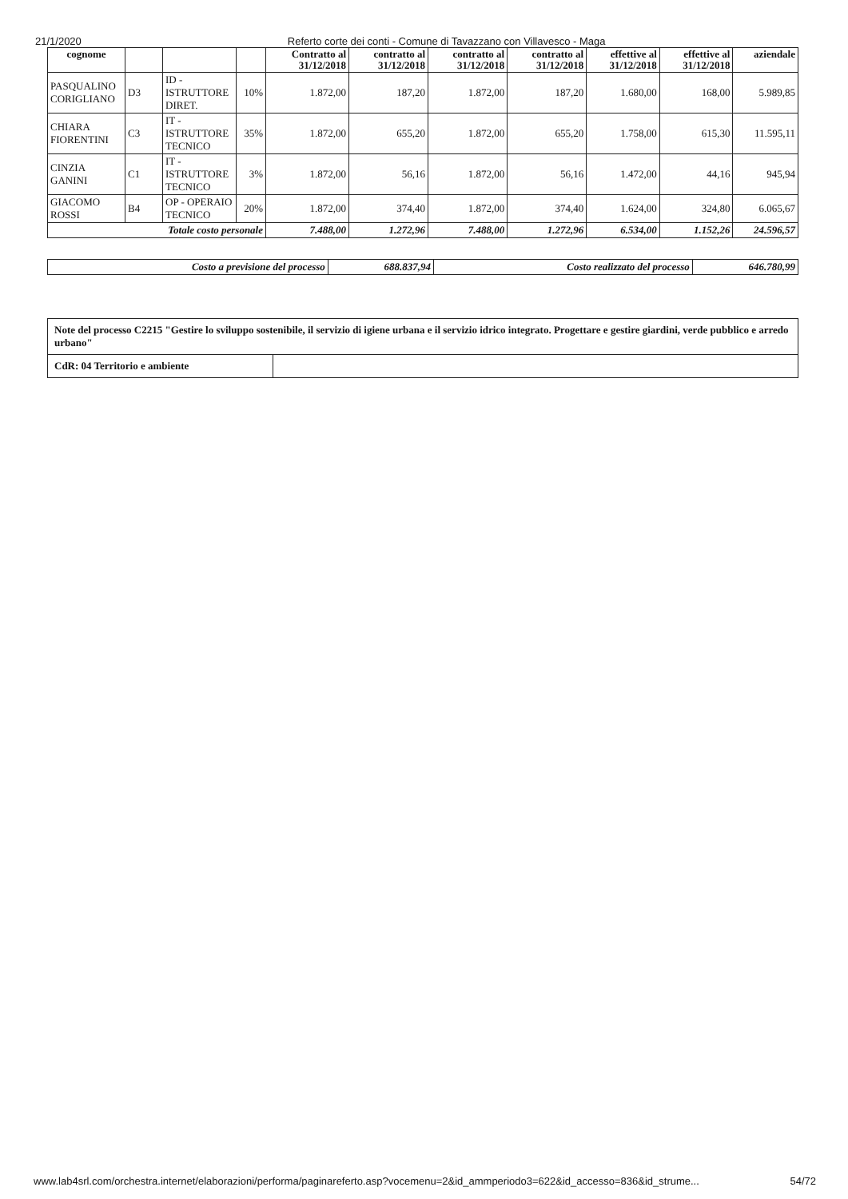21/1/2020 Referto corte dei conti - Comune di Tavazzano con Villavesco - Maga
| cognome | | | | Contratto al 31/12/2018 | contratto al 31/12/2018 | contratto al 31/12/2018 | contratto al 31/12/2018 | effettive al 31/12/2018 | effettive al 31/12/2018 | aziendale |
| --- | --- | --- | --- | --- | --- | --- | --- | --- | --- | --- |
| PASQUALINO CORIGLIANO | D3 | ID - ISTRUTTORE DIRET. | 10% | 1.872,00 | 187,20 | 1.872,00 | 187,20 | 1.680,00 | 168,00 | 5.989,85 |
| CHIARA FIORENTINI | C3 | IT - ISTRUTTORE TECNICO | 35% | 1.872,00 | 655,20 | 1.872,00 | 655,20 | 1.758,00 | 615,30 | 11.595,11 |
| CINZIA GANINI | C1 | IT - ISTRUTTORE TECNICO | 3% | 1.872,00 | 56,16 | 1.872,00 | 56,16 | 1.472,00 | 44,16 | 945,94 |
| GIACOMO ROSSI | B4 | OP - OPERAIO TECNICO | 20% | 1.872,00 | 374,40 | 1.872,00 | 374,40 | 1.624,00 | 324,80 | 6.065,67 |
| Totale costo personale | | | | 7.488,00 | 1.272,96 | 7.488,00 | 1.272,96 | 6.534,00 | 1.152,26 | 24.596,57 |
| Costo a previsione del processo | 688.837,94 | Costo realizzato del processo | 646.780,99 |
| Note del processo C2215 "Gestire lo sviluppo sostenibile, il servizio di igiene urbana e il servizio idrico integrato. Progettare e gestire giardini, verde pubblico e arredo urbano" | |
| CdR: 04 Territorio e ambiente | |
www.lab4srl.com/orchestra.internet/elaborazioni/performa/paginareferto.asp?vocemenu=2&id_ammperiodo3=622&id_accesso=836&id_strume... 54/72